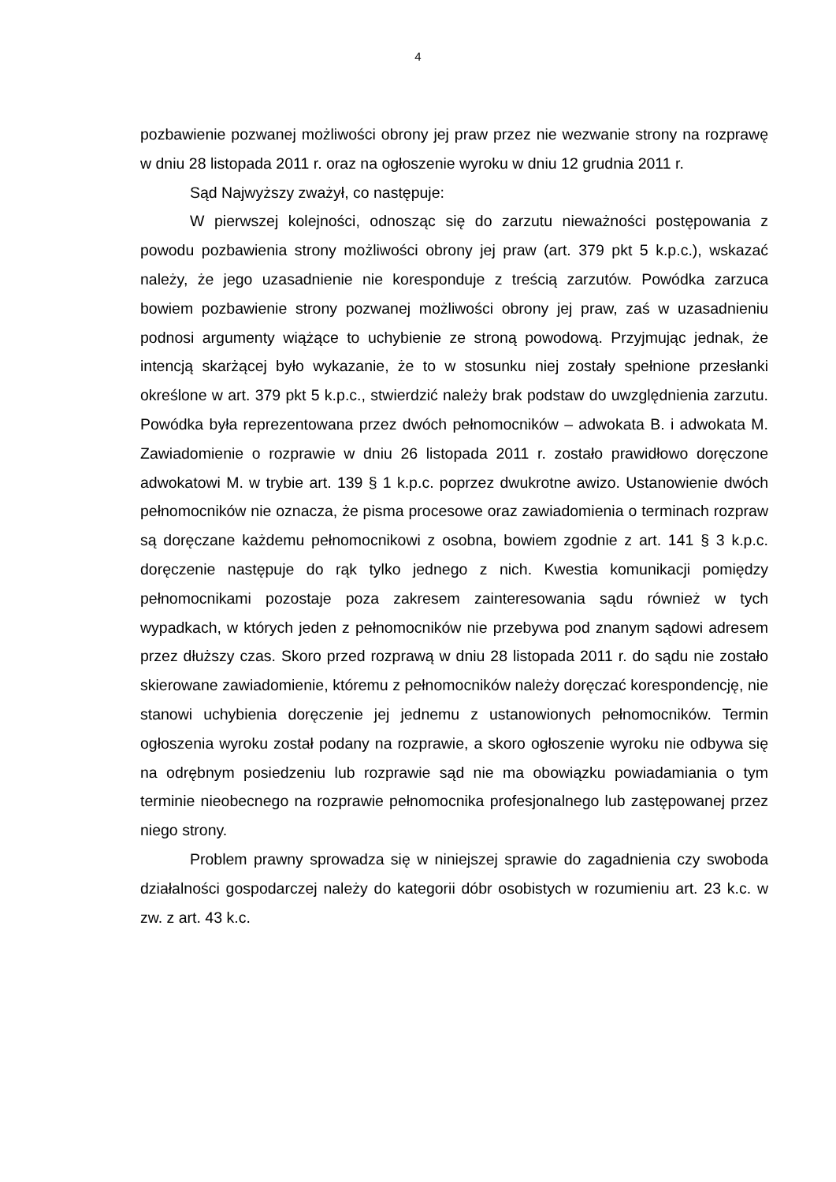4
pozbawienie pozwanej możliwości obrony jej praw przez nie wezwanie strony na rozprawę w dniu 28 listopada 2011 r. oraz na ogłoszenie wyroku w dniu 12 grudnia 2011 r.
Sąd Najwyższy zważył, co następuje:
W pierwszej kolejności, odnosząc się do zarzutu nieważności postępowania z powodu pozbawienia strony możliwości obrony jej praw (art. 379 pkt 5 k.p.c.), wskazać należy, że jego uzasadnienie nie koresponduje z treścią zarzutów. Powódka zarzuca bowiem pozbawienie strony pozwanej możliwości obrony jej praw, zaś w uzasadnieniu podnosi argumenty wiążące to uchybienie ze stroną powodową. Przyjmując jednak, że intencją skarżącej było wykazanie, że to w stosunku niej zostały spełnione przesłanki określone w art. 379 pkt 5 k.p.c., stwierdzić należy brak podstaw do uwzględnienia zarzutu. Powódka była reprezentowana przez dwóch pełnomocników – adwokata B. i adwokata M. Zawiadomienie o rozprawie w dniu 26 listopada 2011 r. zostało prawidłowo doręczone adwokatowi M. w trybie art. 139 § 1 k.p.c. poprzez dwukrotne awizo. Ustanowienie dwóch pełnomocników nie oznacza, że pisma procesowe oraz zawiadomienia o terminach rozpraw są doręczane każdemu pełnomocnikowi z osobna, bowiem zgodnie z art. 141 § 3 k.p.c. doręczenie następuje do rąk tylko jednego z nich. Kwestia komunikacji pomiędzy pełnomocnikami pozostaje poza zakresem zainteresowania sądu również w tych wypadkach, w których jeden z pełnomocników nie przebywa pod znanym sądowi adresem przez dłuższy czas. Skoro przed rozprawą w dniu 28 listopada 2011 r. do sądu nie zostało skierowane zawiadomienie, któremu z pełnomocników należy doręczać korespondencję, nie stanowi uchybienia doręczenie jej jednemu z ustanowionych pełnomocników. Termin ogłoszenia wyroku został podany na rozprawie, a skoro ogłoszenie wyroku nie odbywa się na odrębnym posiedzeniu lub rozprawie sąd nie ma obowiązku powiadamiania o tym terminie nieobecnego na rozprawie pełnomocnika profesjonalnego lub zastępowanej przez niego strony.
Problem prawny sprowadza się w niniejszej sprawie do zagadnienia czy swoboda działalności gospodarczej należy do kategorii dóbr osobistych w rozumieniu art. 23 k.c. w zw. z art. 43 k.c.